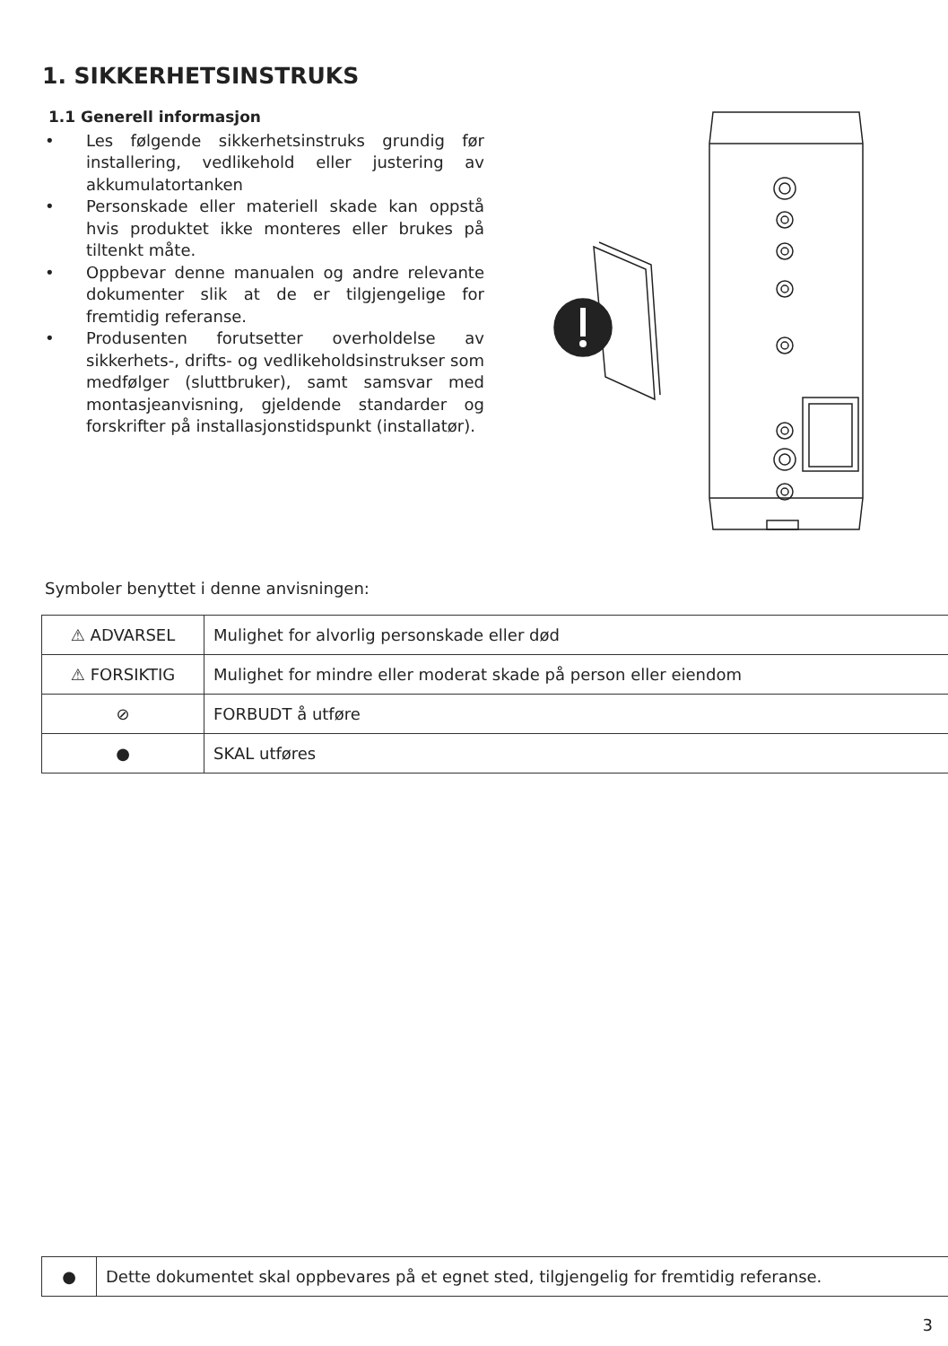1. SIKKERHETSINSTRUKS
1.1 Generell informasjon
• Les følgende sikkerhetsinstruks grundig før installering, vedlikehold eller justering av akkumulatortanken
• Personskade eller materiell skade kan oppstå hvis produktet ikke monteres eller brukes på tiltenkt måte.
• Oppbevar denne manualen og andre relevante dokumenter slik at de er tilgjengelige for fremtidig referanse.
• Produsenten forutsetter overholdelse av sikkerhets-, drifts- og vedlikeholdsinstrukser som medfølger (sluttbruker), samt samsvar med montasjeanvisning, gjeldende standarder og forskrifter på installasjonstidspunkt (installatør).
Symboler benyttet i denne anvisningen:
| ⚠ ADVARSEL | Mulighet for alvorlig personskade eller død |
| ⚠ FORSIKTIG | Mulighet for mindre eller moderat skade på person eller eiendom |
| ⊘ | FORBUDT å utføre |
| ● | SKAL utføres |
| ● | Dette dokumentet skal oppbevares på et egnet sted, tilgjengelig for fremtidig referanse. |
3